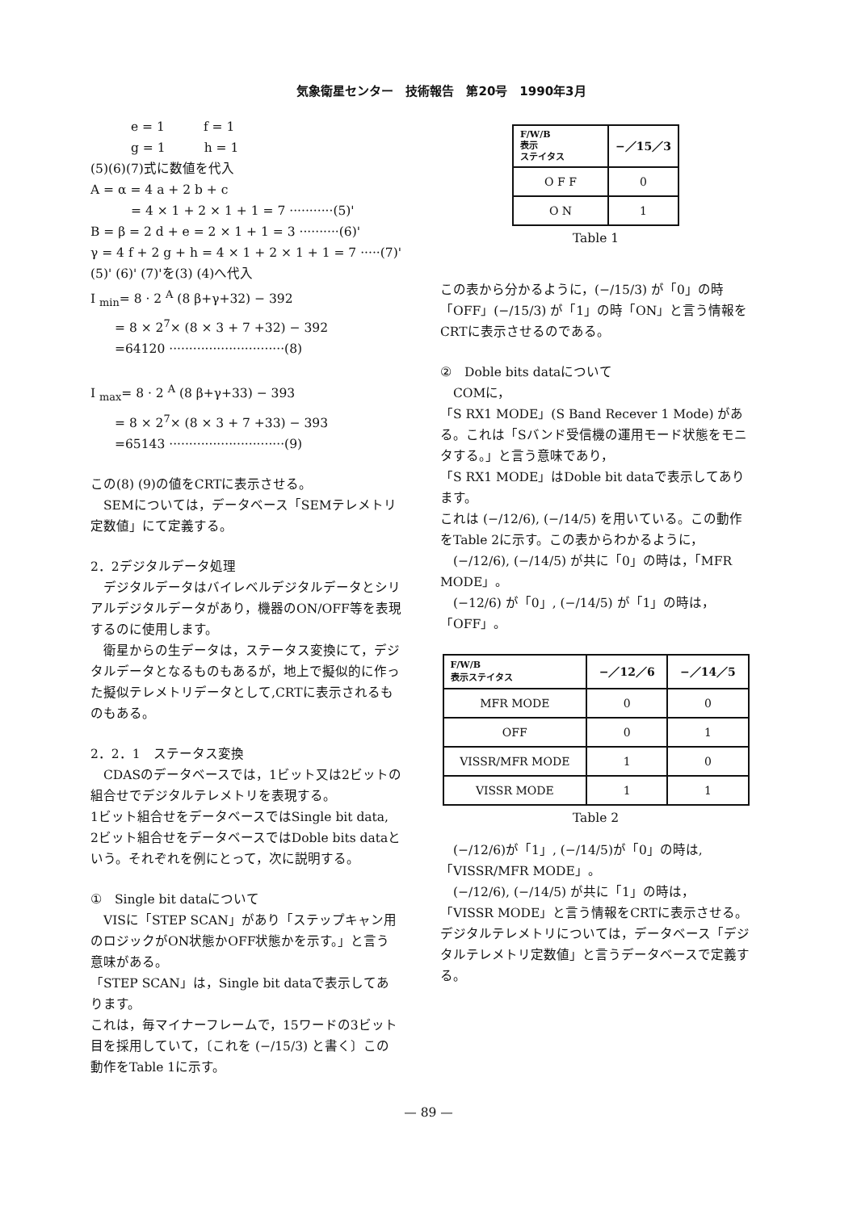気象衛星センター　技術報告　第20号　1990年3月
e = 1　　　f = 1
g = 1　　　h = 1
(5)(6)(7)式に数値を代入
A = α = 4 a + 2 b + c
= 4 × 1 + 2 × 1 + 1 = 7 ···········(5)'
B = β = 2 d + e = 2 × 1 + 1 = 3 ··········(6)'
γ = 4 f + 2 g + h = 4 × 1 + 2 × 1 + 1 = 7 ·····(7)'
(5)' (6)' (7)'を(3) (4)へ代入
I <sub>min</sub>= 8 · 2 <sup>A</sup> (8 β+γ+32) − 392
= 8 × 2<sup>7</sup>× (8 × 3 + 7 +32) − 392
=64120 ·····························(8)
I <sub>max</sub>= 8 · 2 <sup>A</sup> (8 β+γ+33) − 393
= 8 × 2<sup>7</sup>× (8 × 3 + 7 +33) − 393
=65143 ·····························(9)
この(8) (9)の値をCRTに表示させる。
　SEMについては，データベース「SEMテレメトリ定数値」にて定義する。
2．2デジタルデータ処理
　デジタルデータはバイレベルデジタルデータとシリアルデジタルデータがあり，機器のON/OFF等を表現するのに使用します。
　衛星からの生データは，ステータス変換にて，デジタルデータとなるものもあるが，地上で擬似的に作った擬似テレメトリデータとして,CRTに表示されるものもある。
2．2．1　ステータス変換
　CDASのデータベースでは，1ビット又は2ビットの組合せでデジタルテレメトリを表現する。
1ビット組合せをデータベースではSingle bit data,
2ビット組合せをデータベースではDoble bits dataという。それぞれを例にとって，次に説明する。
①　Single bit dataについて
　VISに「STEP SCAN」があり「ステップキャン用のロジックがON状態かOFF状態かを示す。」と言う意味がある。
「STEP SCAN」は，Single bit dataで表示してあります。
これは，毎マイナーフレームで，15ワードの3ビット目を採用していて，〔これを (−/15/3) と書く〕この動作をTable 1に示す。
| F/W/B 表示 ステイタス | −／15／3 |
| --- | --- |
| O F F | 0 |
| O N | 1 |
Table 1
この表から分かるように，(−/15/3) が「0」の時「OFF」(−/15/3) が「1」の時「ON」と言う情報をCRTに表示させるのである。
②　Doble bits dataについて
　COMに，
「S RX1 MODE」(S Band Recever 1 Mode) がある。これは「Sバンド受信機の運用モード状態をモニタする。」と言う意味であり，
「S RX1 MODE」はDoble bit dataで表示してあります。
これは (−/12/6), (−/14/5) を用いている。この動作をTable 2に示す。この表からわかるように，
　(−/12/6), (−/14/5) が共に「0」の時は，「MFR MODE」。
　(−12/6) が「0」, (−/14/5) が「1」の時は，「OFF」。
| F/W/B 表示ステイタス | −／12／6 | −／14／5 |
| --- | --- | --- |
| MFR MODE | 0 | 0 |
| OFF | 0 | 1 |
| VISSR/MFR MODE | 1 | 0 |
| VISSR MODE | 1 | 1 |
Table 2
　(−/12/6)が「1」, (−/14/5)が「0」の時は,「VISSR/MFR MODE」。
　(−/12/6), (−/14/5) が共に「1」の時は，
「VISSR MODE」と言う情報をCRTに表示させる。
デジタルテレメトリについては，データベース「デジタルテレメトリ定数値」と言うデータベースで定義する。
— 89 —